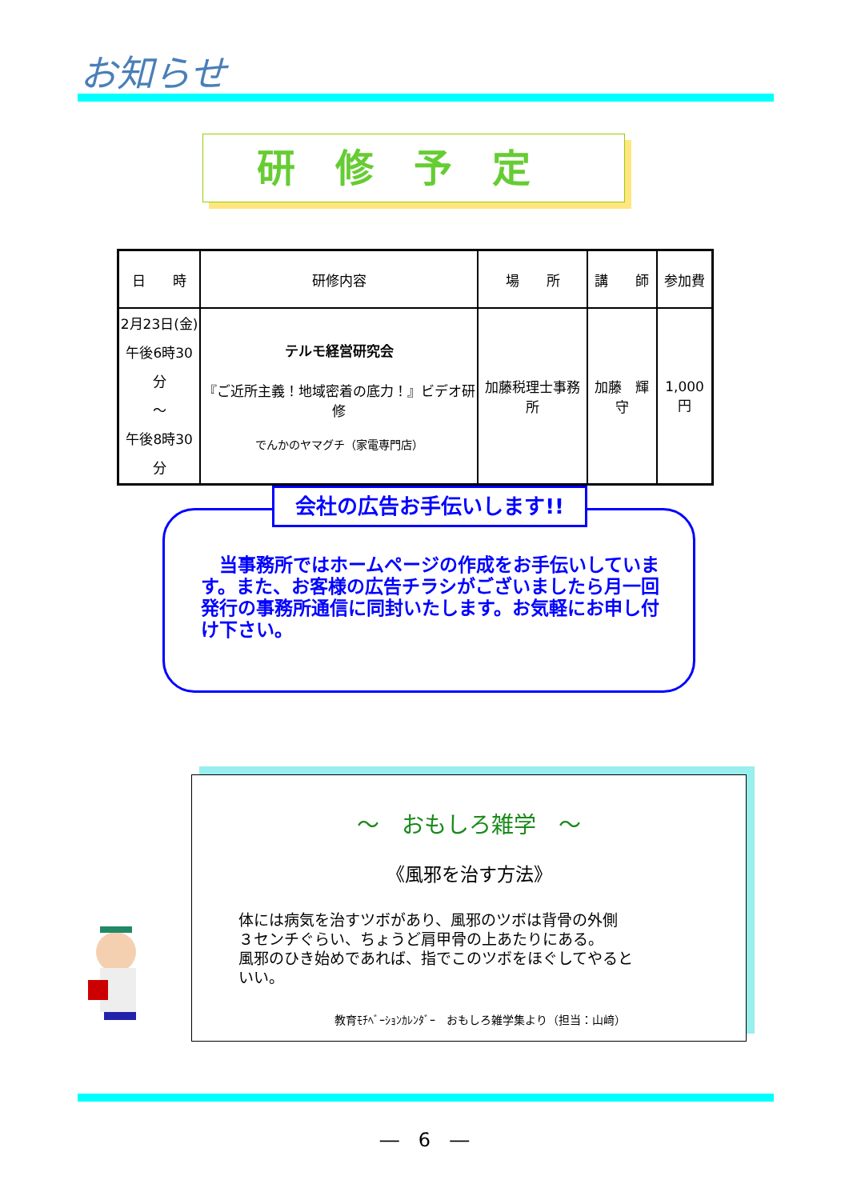お知らせ
研修予定
| 日 時 | 研修内容 | 場 所 | 講 師 | 参加費 |
| --- | --- | --- | --- | --- |
| 2月23日(金) 午後6時30分 ～ 午後8時30分 | テルモ経営研究会 『ご近所主義！地域密着の底力！』ビデオ研修 でんかのヤマグチ（家電専門店） | 加藤税理士事務所 | 加藤 輝守 | 1,000円 |
　当事務所ではホームページの作成をお手伝いしています。また、お客様の広告チラシがございましたら月一回発行の事務所通信に同封いたします。お気軽にお申し付け下さい。
会社の広告お手伝いします!!
～　おもしろ雑学　～
《風邪を治す方法》
体には病気を治すツボがあり、風邪のツボは背骨の外側
３センチぐらい、ちょうど肩甲骨の上あたりにある。
風邪のひき始めであれば、指でこのツボをほぐしてやると
いい。
教育ﾓﾁﾍﾞｰｼｮﾝｶﾚﾝﾀﾞｰ　おもしろ雑学集より（担当：山﨑）
―　6　―